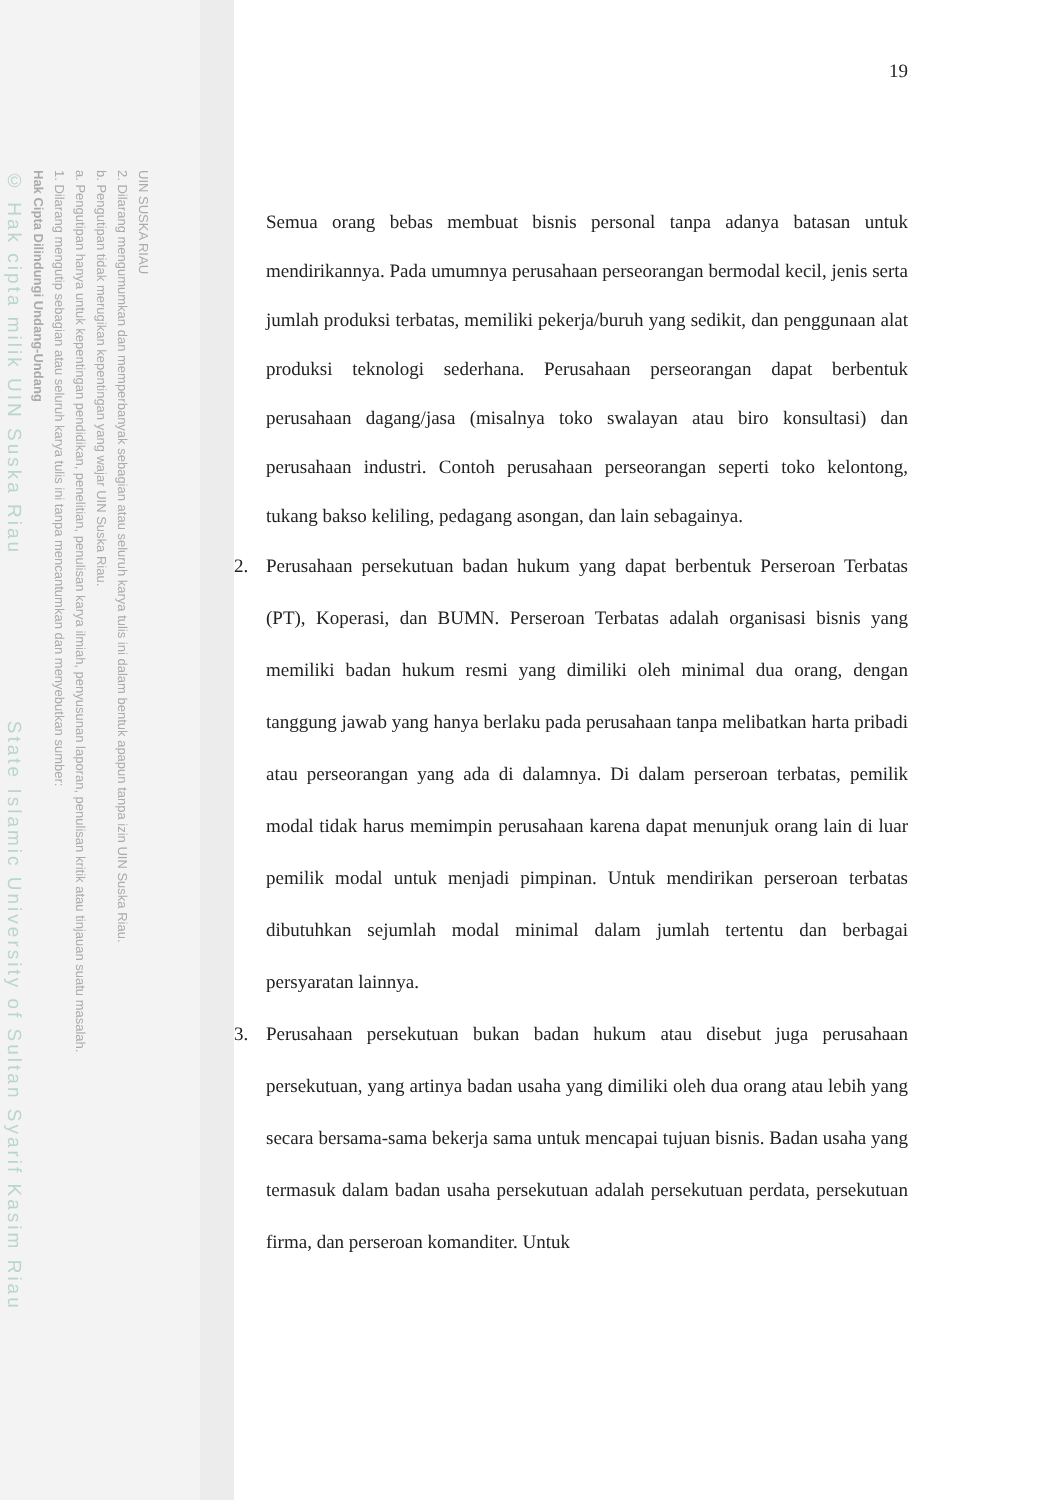UIN SUSKA RIAU
2. Dilarang mengumumkan dan memperbanyak sebagian atau seluruh karya tulis ini dalam bentuk apapun tanpa izin UIN Suska Riau.
b. Pengutipan tidak merugikan kepentingan yang wajar UIN Suska Riau.
a. Pengutipan hanya untuk kepentingan pendidikan, penelitian, penulisan karya ilmiah, penyusunan laporan, penulisan kritik atau tinjauan suatu masalah.
1. Dilarang mengutip sebagian atau seluruh karya tulis ini tanpa mencantumkan dan menyebutkan sumber:
Hak Cipta Dilindungi Undang-Undang
© Hak cipta milik UIN Suska Riau State Islamic University of Sultan Syarif Kasim Riau
19
Semua orang bebas membuat bisnis personal tanpa adanya batasan untuk mendirikannya. Pada umumnya perusahaan perseorangan bermodal kecil, jenis serta jumlah produksi terbatas, memiliki pekerja/buruh yang sedikit, dan penggunaan alat produksi teknologi sederhana. Perusahaan perseorangan dapat berbentuk perusahaan dagang/jasa (misalnya toko swalayan atau biro konsultasi) dan perusahaan industri. Contoh perusahaan perseorangan seperti toko kelontong, tukang bakso keliling, pedagang asongan, dan lain sebagainya.
2. Perusahaan persekutuan badan hukum yang dapat berbentuk Perseroan Terbatas (PT), Koperasi, dan BUMN. Perseroan Terbatas adalah organisasi bisnis yang memiliki badan hukum resmi yang dimiliki oleh minimal dua orang, dengan tanggung jawab yang hanya berlaku pada perusahaan tanpa melibatkan harta pribadi atau perseorangan yang ada di dalamnya. Di dalam perseroan terbatas, pemilik modal tidak harus memimpin perusahaan karena dapat menunjuk orang lain di luar pemilik modal untuk menjadi pimpinan. Untuk mendirikan perseroan terbatas dibutuhkan sejumlah modal minimal dalam jumlah tertentu dan berbagai persyaratan lainnya.
3. Perusahaan persekutuan bukan badan hukum atau disebut juga perusahaan persekutuan, yang artinya badan usaha yang dimiliki oleh dua orang atau lebih yang secara bersama-sama bekerja sama untuk mencapai tujuan bisnis. Badan usaha yang termasuk dalam badan usaha persekutuan adalah persekutuan perdata, persekutuan firma, dan perseroan komanditer. Untuk